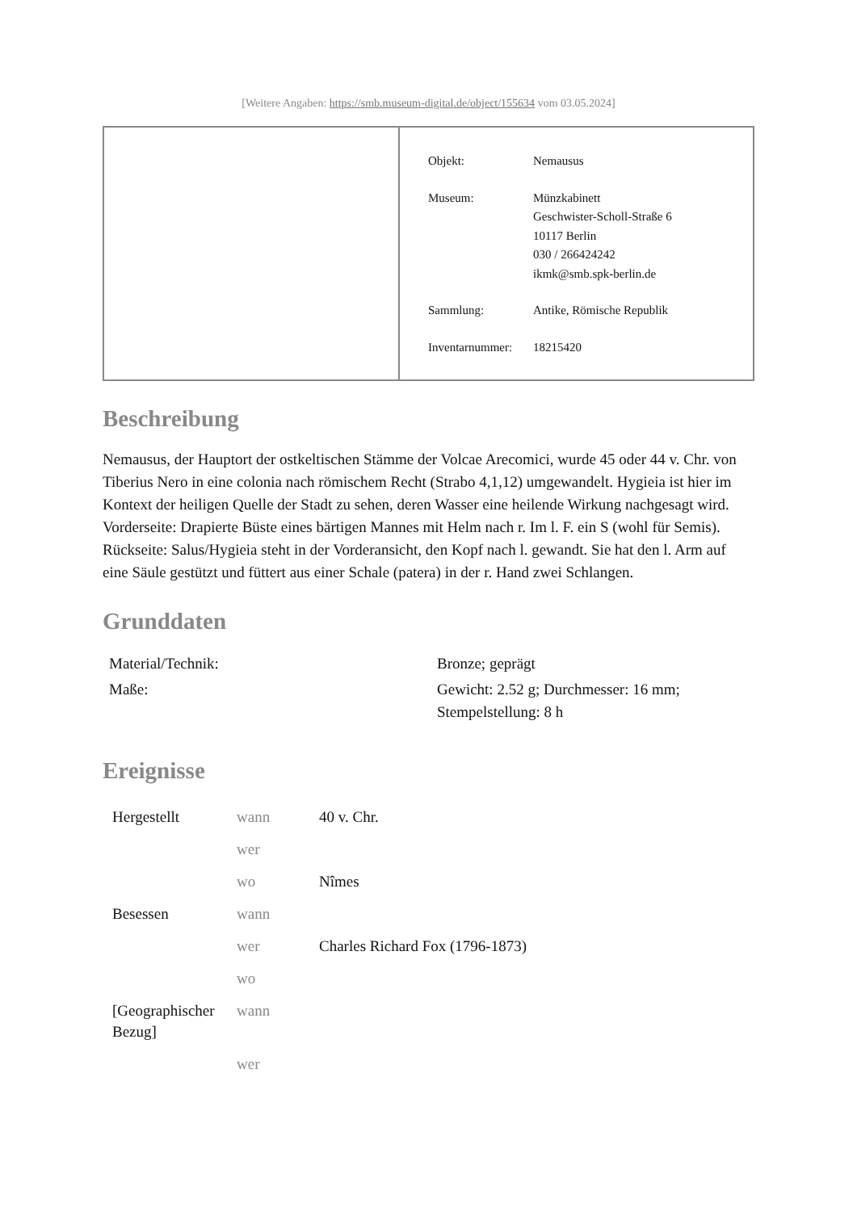[Weitere Angaben: https://smb.museum-digital.de/object/155634 vom 03.05.2024]
| Objekt: | Nemausus |
| Museum: | Münzkabinett Geschwister-Scholl-Straße 6 10117 Berlin 030 / 266424242 ikmk@smb.spk-berlin.de |
| Sammlung: | Antike, Römische Republik |
| Inventarnummer: | 18215420 |
Beschreibung
Nemausus, der Hauptort der ostkeltischen Stämme der Volcae Arecomici, wurde 45 oder 44 v. Chr. von Tiberius Nero in eine colonia nach römischem Recht (Strabo 4,1,12) umgewandelt. Hygieia ist hier im Kontext der heiligen Quelle der Stadt zu sehen, deren Wasser eine heilende Wirkung nachgesagt wird.
Vorderseite: Drapierte Büste eines bärtigen Mannes mit Helm nach r. Im l. F. ein S (wohl für Semis).
Rückseite: Salus/Hygieia steht in der Vorderansicht, den Kopf nach l. gewandt. Sie hat den l. Arm auf eine Säule gestützt und füttert aus einer Schale (patera) in der r. Hand zwei Schlangen.
Grunddaten
| Material/Technik: | Bronze; geprägt |
| Maße: | Gewicht: 2.52 g; Durchmesser: 16 mm; Stempelstellung: 8 h |
Ereignisse
| Hergestellt | wann | 40 v. Chr. |
| | wer | |
| | wo | Nîmes |
| Besessen | wann | |
| | wer | Charles Richard Fox (1796-1873) |
| | wo | |
| [Geographischer Bezug] | wann | |
| | wer | |